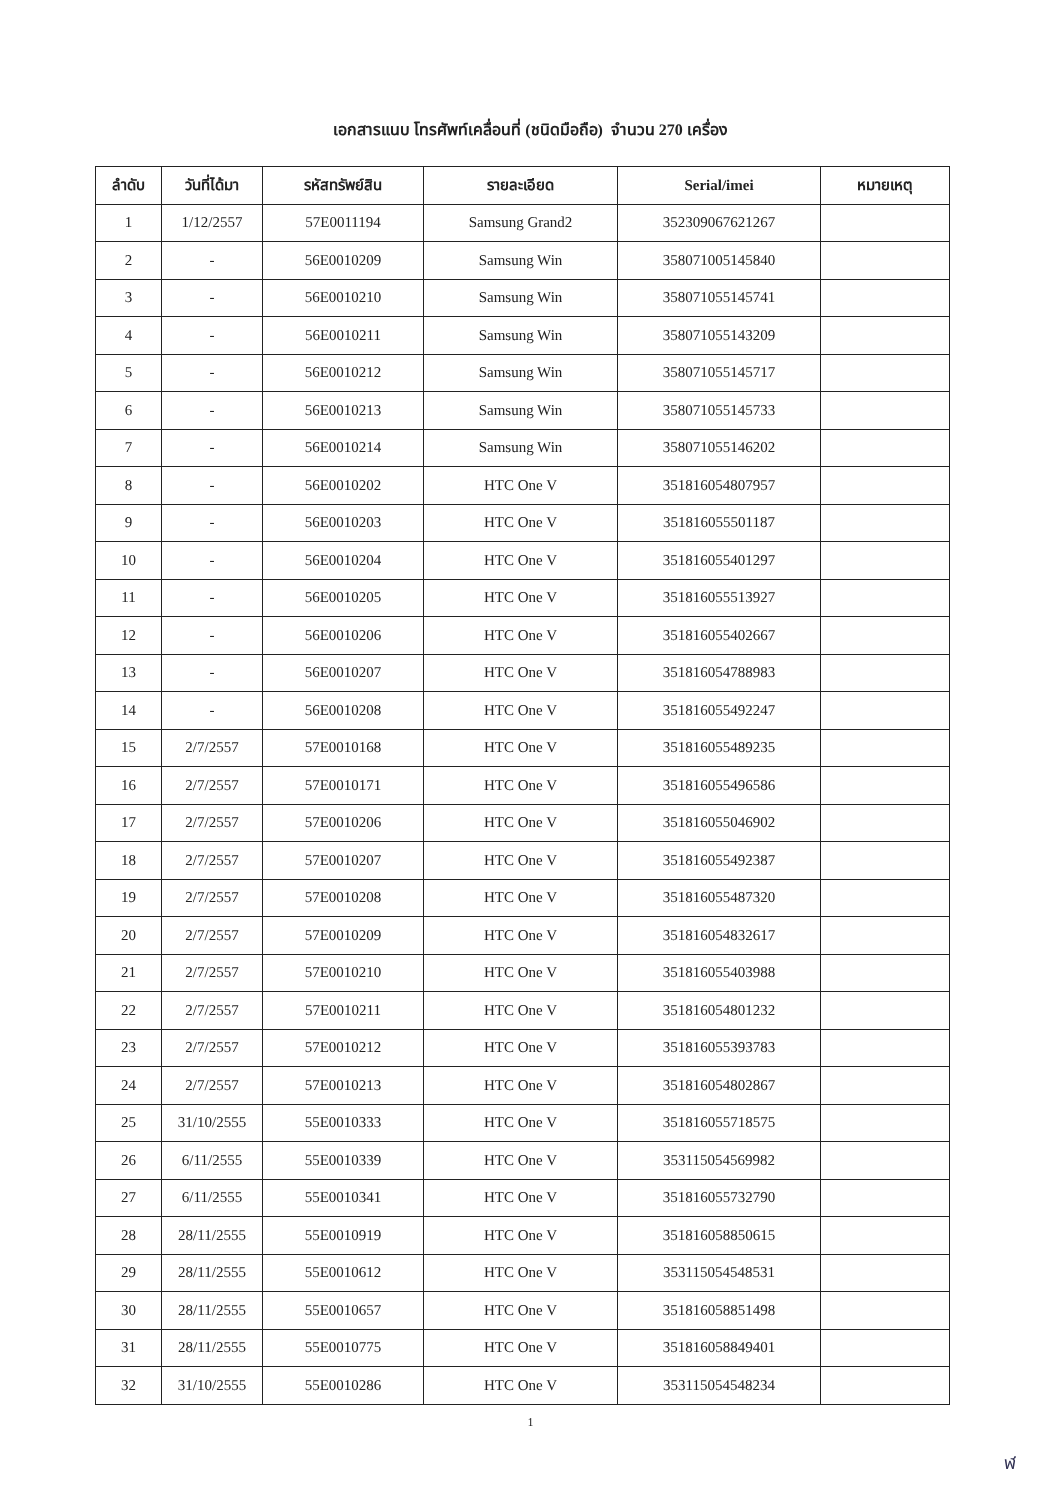เอกสารแนบ โทรศัพท์เคลื่อนที่ (ชนิดมือถือ) จำนวน 270 เครื่อง
| ลำดับ | วันที่ได้มา | รหัสทรัพย์สิน | รายละเอียด | Serial/imei | หมายเหตุ |
| --- | --- | --- | --- | --- | --- |
| 1 | 1/12/2557 | 57E0011194 | Samsung Grand2 | 352309067621267 | |
| 2 | - | 56E0010209 | Samsung Win | 358071005145840 | |
| 3 | - | 56E0010210 | Samsung Win | 358071055145741 | |
| 4 | - | 56E0010211 | Samsung Win | 358071055143209 | |
| 5 | - | 56E0010212 | Samsung Win | 358071055145717 | |
| 6 | - | 56E0010213 | Samsung Win | 358071055145733 | |
| 7 | - | 56E0010214 | Samsung Win | 358071055146202 | |
| 8 | - | 56E0010202 | HTC One V | 351816054807957 | |
| 9 | - | 56E0010203 | HTC One V | 351816055501187 | |
| 10 | - | 56E0010204 | HTC One V | 351816055401297 | |
| 11 | - | 56E0010205 | HTC One V | 351816055513927 | |
| 12 | - | 56E0010206 | HTC One V | 351816055402667 | |
| 13 | - | 56E0010207 | HTC One V | 351816054788983 | |
| 14 | - | 56E0010208 | HTC One V | 351816055492247 | |
| 15 | 2/7/2557 | 57E0010168 | HTC One V | 351816055489235 | |
| 16 | 2/7/2557 | 57E0010171 | HTC One V | 351816055496586 | |
| 17 | 2/7/2557 | 57E0010206 | HTC One V | 351816055046902 | |
| 18 | 2/7/2557 | 57E0010207 | HTC One V | 351816055492387 | |
| 19 | 2/7/2557 | 57E0010208 | HTC One V | 351816055487320 | |
| 20 | 2/7/2557 | 57E0010209 | HTC One V | 351816054832617 | |
| 21 | 2/7/2557 | 57E0010210 | HTC One V | 351816055403988 | |
| 22 | 2/7/2557 | 57E0010211 | HTC One V | 351816054801232 | |
| 23 | 2/7/2557 | 57E0010212 | HTC One V | 351816055393783 | |
| 24 | 2/7/2557 | 57E0010213 | HTC One V | 351816054802867 | |
| 25 | 31/10/2555 | 55E0010333 | HTC One V | 351816055718575 | |
| 26 | 6/11/2555 | 55E0010339 | HTC One V | 353115054569982 | |
| 27 | 6/11/2555 | 55E0010341 | HTC One V | 351816055732790 | |
| 28 | 28/11/2555 | 55E0010919 | HTC One V | 351816058850615 | |
| 29 | 28/11/2555 | 55E0010612 | HTC One V | 353115054548531 | |
| 30 | 28/11/2555 | 55E0010657 | HTC One V | 351816058851498 | |
| 31 | 28/11/2555 | 55E0010775 | HTC One V | 351816058849401 | |
| 32 | 31/10/2555 | 55E0010286 | HTC One V | 353115054548234 | |
1
ฬ